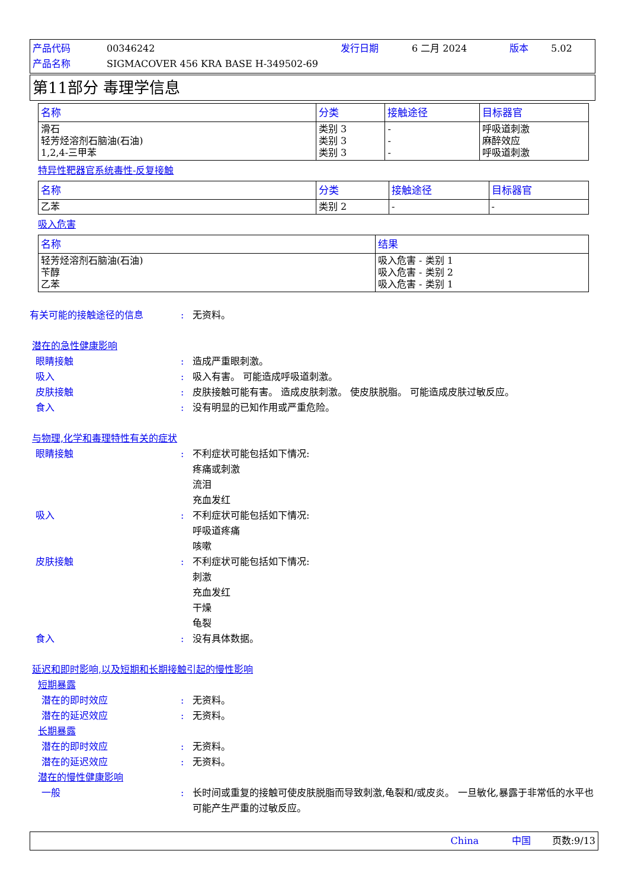产品代码 00346242 发行日期 6 二月 2024 版本 5.02 产品名称 SIGMACOVER 456 KRA BASE H-349502-69
第11部分 毒理学信息
| 名称 | 分类 | 接触途径 | 目标器官 |
| --- | --- | --- | --- |
| 滑石 轻芳烃溶剂石脑油(石油) 1,2,4-三甲苯 | 类别 3 类别 3 类别 3 | - - - | 呼吸道刺激 麻醉效应 呼吸道刺激 |
特异性靶器官系统毒性-反复接触
| 名称 | 分类 | 接触途径 | 目标器官 |
| --- | --- | --- | --- |
| 乙苯 | 类别 2 | - | - |
吸入危害
| 名称 | 结果 |
| --- | --- |
| 轻芳烃溶剂石脑油(石油) 苄醇 乙苯 | 吸入危害 - 类别 1 吸入危害 - 类别 2 吸入危害 - 类别 1 |
有关可能的接触途径的信息: 无资料。
潜在的急性健康影响
眼睛接触: 造成严重眼刺激。
吸入: 吸入有害。 可能造成呼吸道刺激。
皮肤接触: 皮肤接触可能有害。 造成皮肤刺激。 使皮肤脱脂。 可能造成皮肤过敏反应。
食入: 没有明显的已知作用或严重危险。
与物理,化学和毒理特性有关的症状
眼睛接触: 不利症状可能包括如下情况:
疼痛或刺激
流泪
充血发红
吸入: 不利症状可能包括如下情况:
呼吸道疼痛
咳嗽
皮肤接触: 不利症状可能包括如下情况:
刺激
充血发红
干燥
龟裂
食入: 没有具体数据。
延迟和即时影响,以及短期和长期接触引起的慢性影响
短期暴露
潜在的即时效应: 无资料。
潜在的延迟效应: 无资料。
长期暴露
潜在的即时效应: 无资料。
潜在的延迟效应: 无资料。
潜在的慢性健康影响
一般: 长时间或重复的接触可使皮肤脱脂而导致刺激,龟裂和/或皮炎。 一旦敏化,暴露于非常低的水平也可能产生严重的过敏反应。
China 中国 页数:9/13